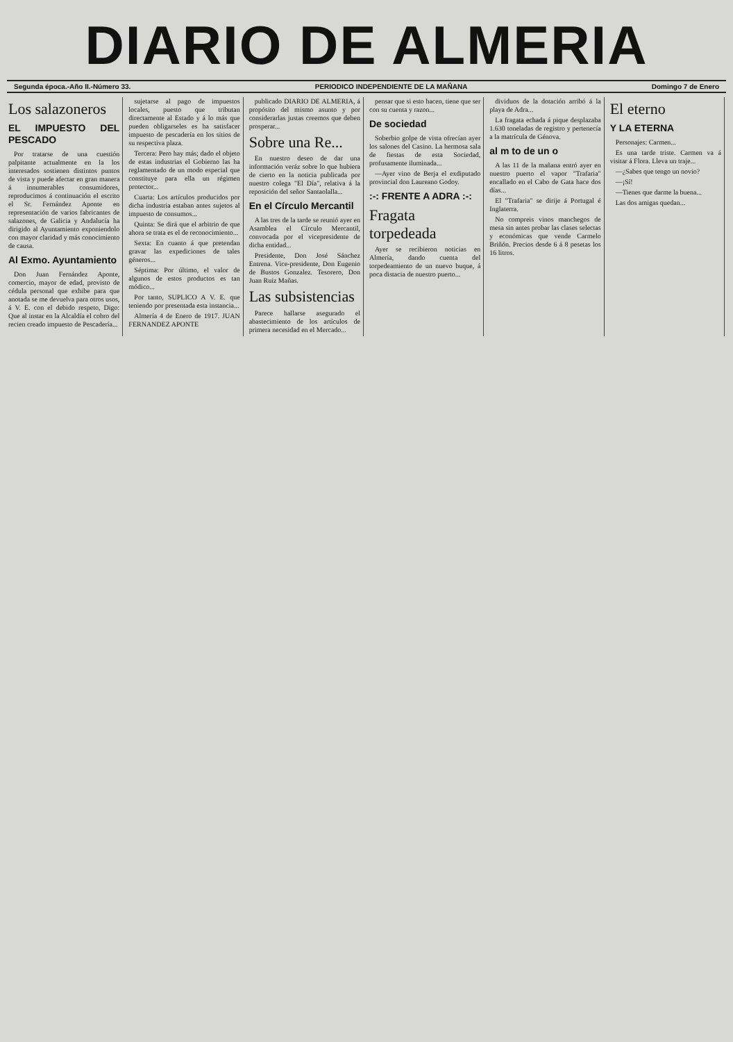DIARIO DE ALMERIA
Segunda época.-Año II.-Número 33. PERIODICO INDEPENDIENTE DE LA MAÑANA Domingo 7 de Enero
Los salazoneros
EL IMPUESTO DEL PESCADO
Por tratarse de una cuestión palpitante actualmente en la los interesados sostienen distintos puntos de vista y puede afectar en gran manera á innumerables consumidores, reproducimos á continuación el escrito el Sr. Fernández Aponte en representación de varios fabricantes de salazones, de Galicia y Andalucía ha dirigido al Ayuntamiento exponiendolo con mayor claridad y más conocimiento de causa.
Al Exmo. Ayuntamiento
Don Juan Fernández Aponte, comercio, mayor de edad, provisto de cédula personal que exhibe para que anotada se me devuelva para otros usos, á V. E. con el debido respeto, Digo: Que al instar en la Alcaldía el cobro del recien creado impuesto de Pescadería...
sujetarse al pago de impuestos locales, puesto que tributan directamente al Estado y á lo más que pueden obligarseles es ha satisfacer impuesto de pescadería en los sitios de su respectiva plaza.
Tercera: Pero hay más; dado el objeto de estas industrias el Gobierno las ha reglamentado de un modo especial que constituye para ella un régimen protector...
Cuarta: Los artículos producidos por dicha industria estaban antes sujetos al impuesto de consumos...
Quinta: Se dirá que el arbitrio de que ahora se trata es el de reconocimiento...
Sexta: En cuanto á que pretendan gravar las expediciones de tales géneros...
Séptima: Por último, el valor de algunos de estos productos es tan módico...
Por tanto, SUPLICO A V. E. que teniendo por presentada esta instancia...
Almería 4 de Enero de 1917. JUAN FERNANDEZ APONTE
publicado DIARIO DE ALMERIA, á propósito del mismo asunto y por considerarlas justas creemos que deben prosperar...
Sobre una Re...
En nuestro deseo de dar una información veráz sobre lo que hubiera de cierto en la noticia publicada por nuestro colega "El Día", relativa á la reposición del señor Santaolalla...
En el Círculo Mercantil
A las tres de la tarde se reunió ayer en Asamblea el Círculo Mercantil, convocada por el vicepresidente de dicha entidad...
Presidente, Don José Sánchez Entrena. Vice-presidente, Don Eugenio de Bustos Gonzalez. Tesorero, Don Juan Ruiz Mañas.
Las subsistencias
Parece hallarse asegurado el abastecimiento de los artículos de primera necesidad en el Mercado...
pensar que si esto hacen, tiene que ser con su cuenta y razon...
De sociedad
Soberbio golpe de vista ofrecían ayer los salones del Casino. La hermosa sala de fiestas de esta Sociedad, profusamente iluminada...
—Ayer vino de Berja el exdiputado provincial don Laureano Godoy.
:-: FRENTE A ADRA :-:
Fragata torpedeada
Ayer se recibieron noticias en Almería, dando cuenta del torpedeamiento de un nuevo buque, á poca distacia de nuestro puerto...
dividuos de la dotación arribó á la playa de Adra...
La fragata echada á pique desplazaba 1.630 toneladas de registro y pertenecía a la matrícula de Génova.
al m to de un o
A las 11 de la mañana entró ayer en nuestro puerto el vapor "Trafaria" encallado en el Cabo de Gata hace dos días...
El "Trafaria" se dirije á Portugal é Inglaterra.
No compreis vinos manchegos de mesa sin antes probar las clases selectas y económicas que vende Carmelo Briñón. Precios desde 6 á 8 pesetas los 16 litros.
El eterno
Y LA ETERNA
Personajes: Carmen...
Es una tarde triste. Carmen va á visitar á Flora. Lleva un traje...
—¿Sabes que tengo un novio?
—¡Sí!
—Tienes que darme la buena...
Las dos amigas quedan...